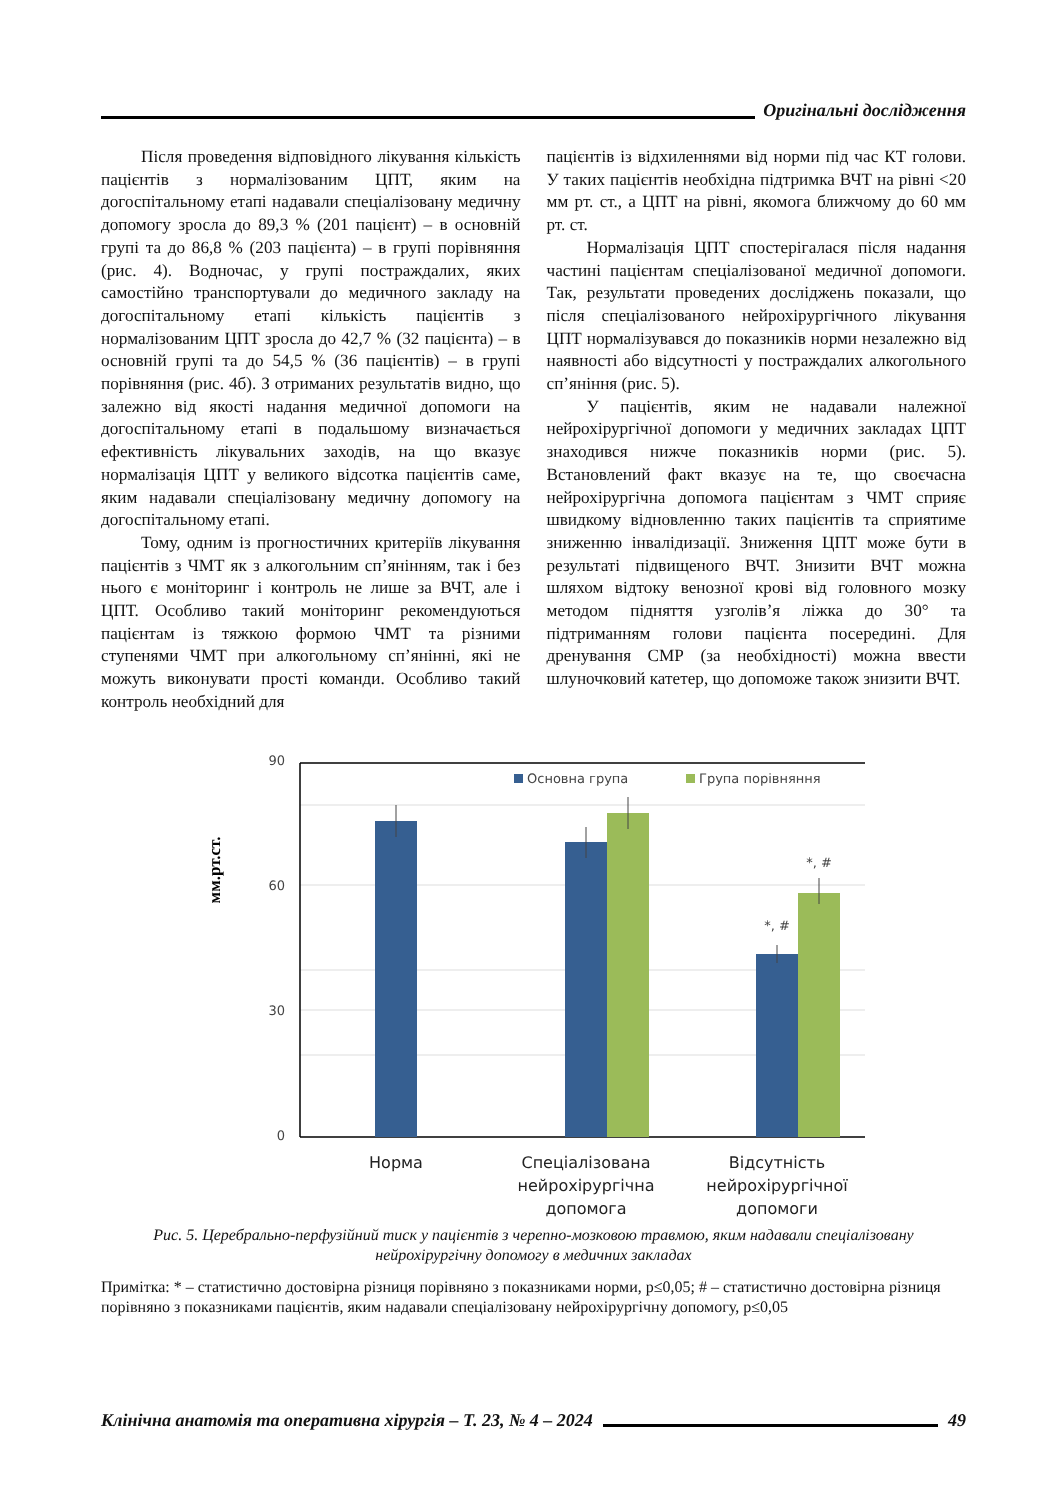Оригінальні дослідження
Після проведення відповідного лікування кількість пацієнтів з нормалізованим ЦПТ, яким на догоспітальному етапі надавали спеціалізовану медичну допомогу зросла до 89,3 % (201 пацієнт) – в основній групі та до 86,8 % (203 пацієнта) – в групі порівняння (рис. 4). Водночас, у групі постраждалих, яких самостійно транспортували до медичного закладу на догоспітальному етапі кількість пацієнтів з нормалізованим ЦПТ зросла до 42,7 % (32 пацієнта) – в основній групі та до 54,5 % (36 пацієнтів) – в групі порівняння (рис. 4б). З отриманих результатів видно, що залежно від якості надання медичної допомоги на догоспітальному етапі в подальшому визначається ефективність лікувальних заходів, на що вказує нормалізація ЦПТ у великого відсотка пацієнтів саме, яким надавали спеціалізовану медичну допомогу на догоспітальному етапі.
Тому, одним із прогностичних критеріїв лікування пацієнтів з ЧМТ як з алкогольним сп’янінням, так і без нього є моніторинг і контроль не лише за ВЧТ, але і ЦПТ. Особливо такий моніторинг рекомендуються пацієнтам із тяжкою формою ЧМТ та різними ступенями ЧМТ при алкогольному сп’янінні, які не можуть виконувати прості команди. Особливо такий контроль необхідний для
пацієнтів із відхиленнями від норми під час КТ голови. У таких пацієнтів необхідна підтримка ВЧТ на рівні <20 мм рт. ст., а ЦПТ на рівні, якомога ближчому до 60 мм рт. ст.
Нормалізація ЦПТ спостерігалася після надання частині пацієнтам спеціалізованої медичної допомоги. Так, результати проведених досліджень показали, що після спеціалізованого нейрохірургічного лікування ЦПТ нормалізувався до показників норми незалежно від наявності або відсутності у постраждалих алкогольного сп’яніння (рис. 5).
У пацієнтів, яким не надавали належної нейрохірургічної допомоги у медичних закладах ЦПТ знаходився нижче показників норми (рис. 5). Встановлений факт вказує на те, що своєчасна нейрохірургічна допомога пацієнтам з ЧМТ сприяє швидкому відновленню таких пацієнтів та сприятиме зниженню інвалідизації. Зниження ЦПТ може бути в результаті підвищеного ВЧТ. Знизити ВЧТ можна шляхом відтоку венозної крові від головного мозку методом підняття узголів’я ліжка до 30° та підтриманням голови пацієнта посередині. Для дренування СМР (за необхідності) можна ввести шлуночковий катетер, що допоможе також знизити ВЧТ.
мм.рт.ст.
90
60
30
0
Основна група
Група порівняння
*, #
*, #
Норма
Спеціалізована
нейрохірургічна
допомога
Відсутність
нейрохірургічної
допомоги
Рис. 5. Церебрально-перфузійний тиск у пацієнтів з черепно-мозковою травмою, яким надавали спеціалізовану нейрохірургічну допомогу в медичних закладах
Примітка: * – статистично достовірна різниця порівняно з показниками норми, p≤0,05; # – статистично достовірна різниця порівняно з показниками пацієнтів, яким надавали спеціалізовану нейрохірургічну допомогу, p≤0,05
Клінічна анатомія та оперативна хірургія – Т. 23, № 4 – 2024 49